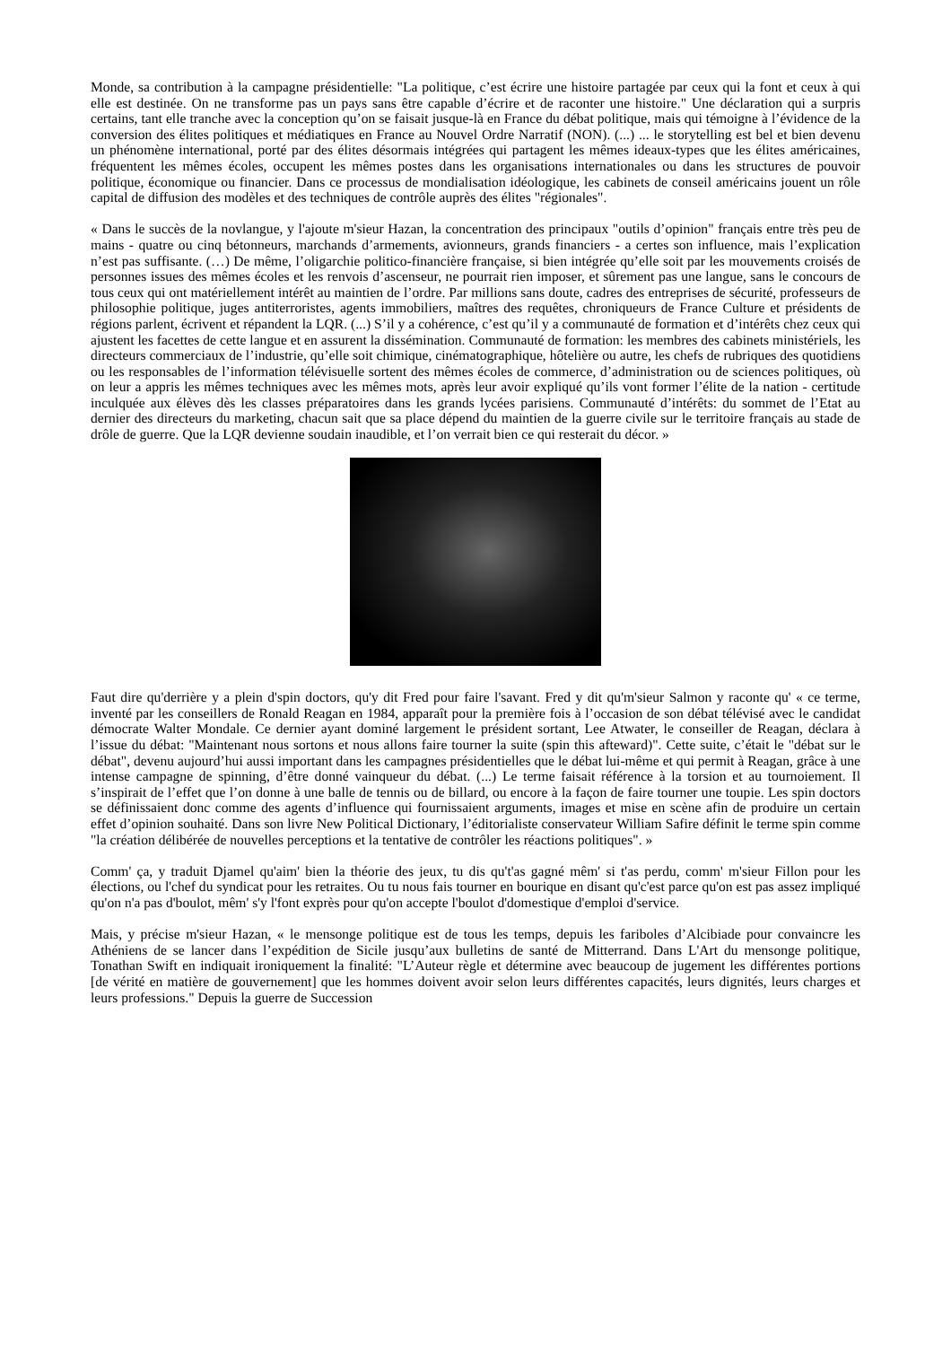Monde, sa contribution à la campagne présidentielle: "La politique, c’est écrire une histoire partagée par ceux qui la font et ceux à qui elle est destinée. On ne transforme pas un pays sans être capable d’écrire et de raconter une histoire." Une déclaration qui a surpris certains, tant elle tranche avec la conception qu’on se faisait jusque-là en France du débat politique, mais qui témoigne à l’évidence de la conversion des élites politiques et médiatiques en France au Nouvel Ordre Narratif (NON). (...) ... le storytelling est bel et bien devenu un phénomène international, porté par des élites désormais intégrées qui partagent les mêmes ideaux-types que les élites américaines, fréquentent les mêmes écoles, occupent les mêmes postes dans les organisations internationales ou dans les structures de pouvoir politique, économique ou financier. Dans ce processus de mondialisation idéologique, les cabinets de conseil américains jouent un rôle capital de diffusion des modèles et des techniques de contrôle auprès des élites "régionales".
« Dans le succès de la novlangue, y l'ajoute m'sieur Hazan, la concentration des principaux "outils d’opinion" français entre très peu de mains - quatre ou cinq bétonneurs, marchands d’armements, avionneurs, grands financiers - a certes son influence, mais l’explication n’est pas suffisante. (…) De même, l’oligarchie politico-financière française, si bien intégrée qu’elle soit par les mouvements croisés de personnes issues des mêmes écoles et les renvois d’ascenseur, ne pourrait rien imposer, et sûrement pas une langue, sans le concours de tous ceux qui ont matériellement intérêt au maintien de l’ordre. Par millions sans doute, cadres des entreprises de sécurité, professeurs de philosophie politique, juges antiterroristes, agents immobiliers, maîtres des requêtes, chroniqueurs de France Culture et présidents de régions parlent, écrivent et répandent la LQR. (...) S’il y a cohérence, c’est qu’il y a communauté de formation et d’intérêts chez ceux qui ajustent les facettes de cette langue et en assurent la dissémination. Communauté de formation: les membres des cabinets ministériels, les directeurs commerciaux de l’industrie, qu’elle soit chimique, cinématographique, hôtelière ou autre, les chefs de rubriques des quotidiens ou les responsables de l’information télévisuelle sortent des mêmes écoles de commerce, d’administration ou de sciences politiques, où on leur a appris les mêmes techniques avec les mêmes mots, après leur avoir expliqué qu’ils vont former l’élite de la nation - certitude inculquée aux élèves dès les classes préparatoires dans les grands lycées parisiens. Communauté d’intérêts: du sommet de l’Etat au dernier des directeurs du marketing, chacun sait que sa place dépend du maintien de la guerre civile sur le territoire français au stade de drôle de guerre. Que la LQR devienne soudain inaudible, et l’on verrait bien ce qui resterait du décor. »
Faut dire qu'derrière y a plein d'spin doctors, qu'y dit Fred pour faire l'savant. Fred y dit qu'm'sieur Salmon y raconte qu' « ce terme, inventé par les conseillers de Ronald Reagan en 1984, apparaît pour la première fois à l’occasion de son débat télévisé avec le candidat démocrate Walter Mondale. Ce dernier ayant dominé largement le président sortant, Lee Atwater, le conseiller de Reagan, déclara à l’issue du débat: "Maintenant nous sortons et nous allons faire tourner la suite (spin this afteward)". Cette suite, c’était le "débat sur le débat", devenu aujourd’hui aussi important dans les campagnes présidentielles que le débat lui-même et qui permit à Reagan, grâce à une intense campagne de spinning, d’être donné vainqueur du débat. (...) Le terme faisait référence à la torsion et au tournoiement. Il s’inspirait de l’effet que l’on donne à une balle de tennis ou de billard, ou encore à la façon de faire tourner une toupie. Les spin doctors se définissaient donc comme des agents d’influence qui fournissaient arguments, images et mise en scène afin de produire un certain effet d’opinion souhaité. Dans son livre New Political Dictionary, l’éditorialiste conservateur William Safire définit le terme spin comme "la création délibérée de nouvelles perceptions et la tentative de contrôler les réactions politiques". »
Comm' ça, y traduit Djamel qu'aim' bien la théorie des jeux, tu dis qu't'as gagné mêm' si t'as perdu, comm' m'sieur Fillon pour les élections, ou l'chef du syndicat pour les retraites. Ou tu nous fais tourner en bourique en disant qu'c'est parce qu'on est pas assez impliqué qu'on n'a pas d'boulot, mêm' s'y l'font exprès pour qu'on accepte l'boulot d'domestique d'emploi d'service.
Mais, y précise m'sieur Hazan, « le mensonge politique est de tous les temps, depuis les fariboles d’Alcibiade pour convaincre les Athéniens de se lancer dans l’expédition de Sicile jusqu’aux bulletins de santé de Mitterrand. Dans L'Art du mensonge politique, Tonathan Swift en indiquait ironiquement la finalité: "L’Auteur règle et détermine avec beaucoup de jugement les différentes portions [de vérité en matière de gouvernement] que les hommes doivent avoir selon leurs différentes capacités, leurs dignités, leurs charges et leurs professions." Depuis la guerre de Succession